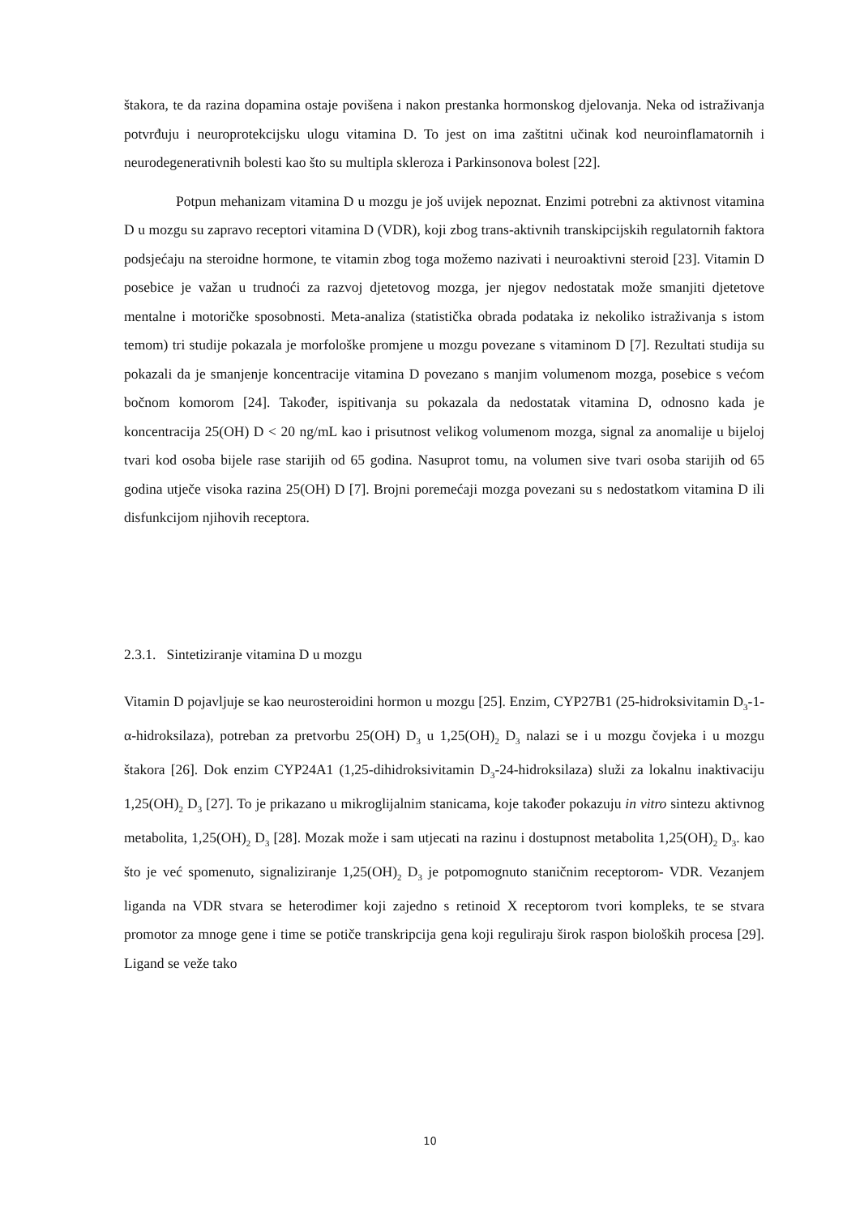štakora, te da razina dopamina ostaje povišena i nakon prestanka hormonskog djelovanja. Neka od istraživanja potvrđuju i neuroprotekcijsku ulogu vitamina D. To jest on ima zaštitni učinak kod neuroinflamatornih i neurodegenerativnih bolesti kao što su multipla skleroza i Parkinsonova bolest [22].
Potpun mehanizam vitamina D u mozgu je još uvijek nepoznat. Enzimi potrebni za aktivnost vitamina D u mozgu su zapravo receptori vitamina D (VDR), koji zbog trans-aktivnih transkipcijskih regulatornih faktora podsjećaju na steroidne hormone, te vitamin zbog toga možemo nazivati i neuroaktivni steroid [23]. Vitamin D posebice je važan u trudnoći za razvoj djetetovog mozga, jer njegov nedostatak može smanjiti djetetove mentalne i motoričke sposobnosti. Meta-analiza (statistička obrada podataka iz nekoliko istraživanja s istom temom) tri studije pokazala je morfološke promjene u mozgu povezane s vitaminom D [7]. Rezultati studija su pokazali da je smanjenje koncentracije vitamina D povezano s manjim volumenom mozga, posebice s većom bočnom komorom [24]. Također, ispitivanja su pokazala da nedostatak vitamina D, odnosno kada je koncentracija 25(OH) D < 20 ng/mL kao i prisutnost velikog volumenom mozga, signal za anomalije u bijeloj tvari kod osoba bijele rase starijih od 65 godina. Nasuprot tomu, na volumen sive tvari osoba starijih od 65 godina utječe visoka razina 25(OH) D [7]. Brojni poremećaji mozga povezani su s nedostatkom vitamina D ili disfunkcijom njihovih receptora.
2.3.1. Sintetiziranje vitamina D u mozgu
Vitamin D pojavljuje se kao neurosteroidini hormon u mozgu [25]. Enzim, CYP27B1 (25-hidroksivitamin D<sub>3</sub>-1-α-hidroksilaza), potreban za pretvorbu 25(OH) D<sub>3</sub> u 1,25(OH)<sub>2</sub> D<sub>3</sub> nalazi se i u mozgu čovjeka i u mozgu štakora [26]. Dok enzim CYP24A1 (1,25-dihidroksivitamin D<sub>3</sub>-24-hidroksilaza) služi za lokalnu inaktivaciju 1,25(OH)<sub>2</sub> D<sub>3</sub> [27]. To je prikazano u mikroglijalnim stanicama, koje također pokazuju in vitro sintezu aktivnog metabolita, 1,25(OH)<sub>2</sub> D<sub>3</sub> [28]. Mozak može i sam utjecati na razinu i dostupnost metabolita 1,25(OH)<sub>2</sub> D<sub>3</sub>. kao što je već spomenuto, signaliziranje 1,25(OH)<sub>2</sub> D<sub>3</sub> je potpomognuto staničnim receptorom- VDR. Vezanjem liganda na VDR stvara se heterodimer koji zajedno s retinoid X receptorom tvori kompleks, te se stvara promotor za mnoge gene i time se potiče transkripcija gena koji reguliraju širok raspon bioloških procesa [29]. Ligand se veže tako
10